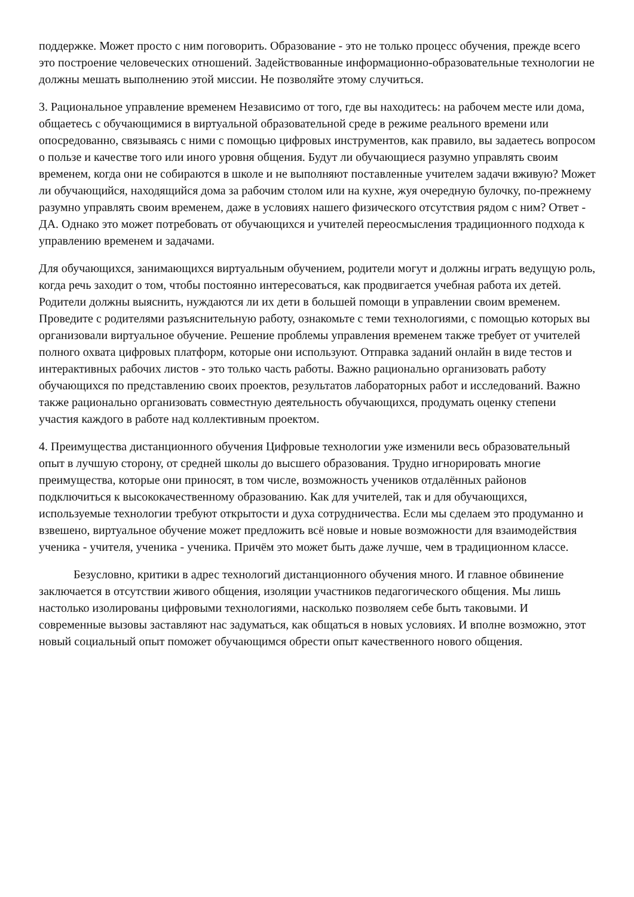поддержке. Может просто с ним поговорить. Образование - это не только процесс обучения, прежде всего это построение человеческих отношений. Задействованные информационно-образовательные технологии не должны мешать выполнению этой миссии. Не позволяйте этому случиться.
3. Рациональное управление временем Независимо от того, где вы находитесь: на рабочем месте или дома, общаетесь с обучающимися в виртуальной образовательной среде в режиме реального времени или опосредованно, связываясь с ними с помощью цифровых инструментов, как правило, вы задаетесь вопросом о пользе и качестве того или иного уровня общения. Будут ли обучающиеся разумно управлять своим временем, когда они не собираются в школе и не выполняют поставленные учителем задачи вживую? Может ли обучающийся, находящийся дома за рабочим столом или на кухне, жуя очередную булочку, по-прежнему разумно управлять своим временем, даже в условиях нашего физического отсутствия рядом с ним? Ответ - ДА. Однако это может потребовать от обучающихся и учителей переосмысления традиционного подхода к управлению временем и задачами.
Для обучающихся, занимающихся виртуальным обучением, родители могут и должны играть ведущую роль, когда речь заходит о том, чтобы постоянно интересоваться, как продвигается учебная работа их детей. Родители должны выяснить, нуждаются ли их дети в большей помощи в управлении своим временем. Проведите с родителями разъяснительную работу, ознакомьте с теми технологиями, с помощью которых вы организовали виртуальное обучение. Решение проблемы управления временем также требует от учителей полного охвата цифровых платформ, которые они используют. Отправка заданий онлайн в виде тестов и интерактивных рабочих листов - это только часть работы. Важно рационально организовать работу обучающихся по представлению своих проектов, результатов лабораторных работ и исследований. Важно также рационально организовать совместную деятельность обучающихся, продумать оценку степени участия каждого в работе над коллективным проектом.
4. Преимущества дистанционного обучения Цифровые технологии уже изменили весь образовательный опыт в лучшую сторону, от средней школы до высшего образования. Трудно игнорировать многие преимущества, которые они приносят, в том числе, возможность учеников отдалённых районов подключиться к высококачественному образованию. Как для учителей, так и для обучающихся, используемые технологии требуют открытости и духа сотрудничества. Если мы сделаем это продуманно и взвешено, виртуальное обучение может предложить всё новые и новые возможности для взаимодействия ученика - учителя, ученика - ученика. Причём это может быть даже лучше, чем в традиционном классе.
Безусловно, критики в адрес технологий дистанционного обучения много. И главное обвинение заключается в отсутствии живого общения, изоляции участников педагогического общения. Мы лишь настолько изолированы цифровыми технологиями, насколько позволяем себе быть таковыми. И современные вызовы заставляют нас задуматься, как общаться в новых условиях. И вполне возможно, этот новый социальный опыт поможет обучающимся обрести опыт качественного нового общения.